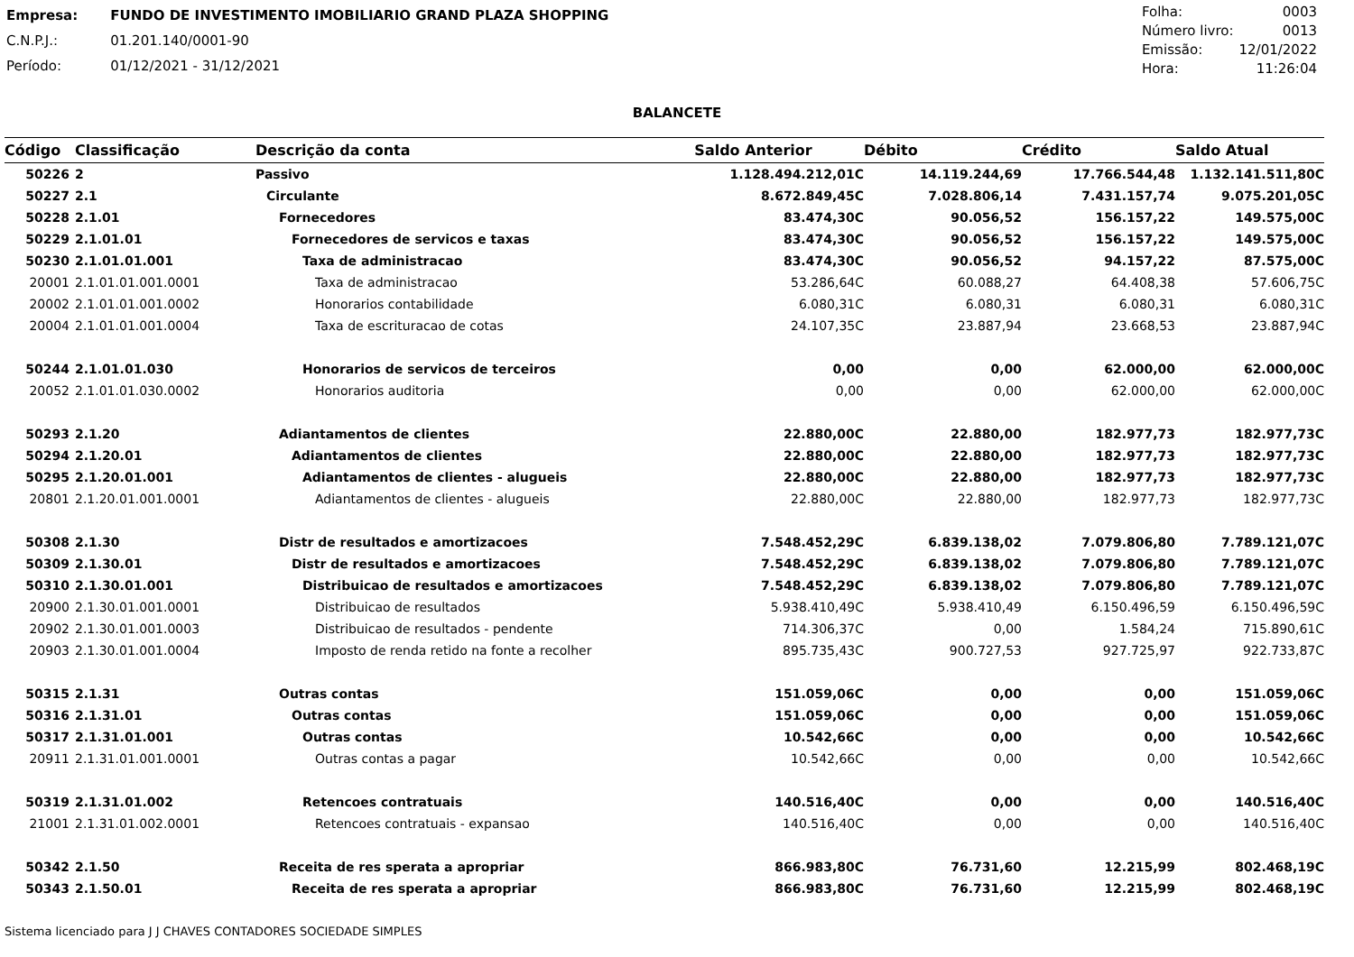| Empresa: | FUNDO DE INVESTIMENTO IMOBILIARIO GRAND PLAZA SHOPPING |
| C.N.P.J.: | 01.201.140/0001-90 |
| Período: | 01/12/2021 - 31/12/2021 |
| Folha: | 0003 |
| Número livro: | 0013 |
| Emissão: | 12/01/2022 |
| Hora: | 11:26:04 |
BALANCETE
| Código | Classificação | Descrição da conta | Saldo Anterior | Débito | Crédito | Saldo Atual |
| --- | --- | --- | --- | --- | --- | --- |
| 50226 | 2 | Passivo | 1.128.494.212,01C | 14.119.244,69 | 17.766.544,48 | 1.132.141.511,80C |
| 50227 | 2.1 | Circulante | 8.672.849,45C | 7.028.806,14 | 7.431.157,74 | 9.075.201,05C |
| 50228 | 2.1.01 | Fornecedores | 83.474,30C | 90.056,52 | 156.157,22 | 149.575,00C |
| 50229 | 2.1.01.01 | Fornecedores de servicos e taxas | 83.474,30C | 90.056,52 | 156.157,22 | 149.575,00C |
| 50230 | 2.1.01.01.001 | Taxa de administracao | 83.474,30C | 90.056,52 | 94.157,22 | 87.575,00C |
| 20001 | 2.1.01.01.001.0001 | Taxa de administracao | 53.286,64C | 60.088,27 | 64.408,38 | 57.606,75C |
| 20002 | 2.1.01.01.001.0002 | Honorarios contabilidade | 6.080,31C | 6.080,31 | 6.080,31 | 6.080,31C |
| 20004 | 2.1.01.01.001.0004 | Taxa de escrituracao de cotas | 24.107,35C | 23.887,94 | 23.668,53 | 23.887,94C |
| 50244 | 2.1.01.01.030 | Honorarios de servicos de terceiros | 0,00 | 0,00 | 62.000,00 | 62.000,00C |
| 20052 | 2.1.01.01.030.0002 | Honorarios auditoria | 0,00 | 0,00 | 62.000,00 | 62.000,00C |
| 50293 | 2.1.20 | Adiantamentos de clientes | 22.880,00C | 22.880,00 | 182.977,73 | 182.977,73C |
| 50294 | 2.1.20.01 | Adiantamentos de clientes | 22.880,00C | 22.880,00 | 182.977,73 | 182.977,73C |
| 50295 | 2.1.20.01.001 | Adiantamentos de clientes - alugueis | 22.880,00C | 22.880,00 | 182.977,73 | 182.977,73C |
| 20801 | 2.1.20.01.001.0001 | Adiantamentos de clientes - alugueis | 22.880,00C | 22.880,00 | 182.977,73 | 182.977,73C |
| 50308 | 2.1.30 | Distr de resultados e amortizacoes | 7.548.452,29C | 6.839.138,02 | 7.079.806,80 | 7.789.121,07C |
| 50309 | 2.1.30.01 | Distr de resultados e amortizacoes | 7.548.452,29C | 6.839.138,02 | 7.079.806,80 | 7.789.121,07C |
| 50310 | 2.1.30.01.001 | Distribuicao de resultados e amortizacoes | 7.548.452,29C | 6.839.138,02 | 7.079.806,80 | 7.789.121,07C |
| 20900 | 2.1.30.01.001.0001 | Distribuicao de resultados | 5.938.410,49C | 5.938.410,49 | 6.150.496,59 | 6.150.496,59C |
| 20902 | 2.1.30.01.001.0003 | Distribuicao de resultados - pendente | 714.306,37C | 0,00 | 1.584,24 | 715.890,61C |
| 20903 | 2.1.30.01.001.0004 | Imposto de renda retido na fonte a recolher | 895.735,43C | 900.727,53 | 927.725,97 | 922.733,87C |
| 50315 | 2.1.31 | Outras contas | 151.059,06C | 0,00 | 0,00 | 151.059,06C |
| 50316 | 2.1.31.01 | Outras contas | 151.059,06C | 0,00 | 0,00 | 151.059,06C |
| 50317 | 2.1.31.01.001 | Outras contas | 10.542,66C | 0,00 | 0,00 | 10.542,66C |
| 20911 | 2.1.31.01.001.0001 | Outras contas a pagar | 10.542,66C | 0,00 | 0,00 | 10.542,66C |
| 50319 | 2.1.31.01.002 | Retencoes contratuais | 140.516,40C | 0,00 | 0,00 | 140.516,40C |
| 21001 | 2.1.31.01.002.0001 | Retencoes contratuais - expansao | 140.516,40C | 0,00 | 0,00 | 140.516,40C |
| 50342 | 2.1.50 | Receita de res sperata a apropriar | 866.983,80C | 76.731,60 | 12.215,99 | 802.468,19C |
| 50343 | 2.1.50.01 | Receita de res sperata a apropriar | 866.983,80C | 76.731,60 | 12.215,99 | 802.468,19C |
Sistema licenciado para J J CHAVES CONTADORES SOCIEDADE SIMPLES